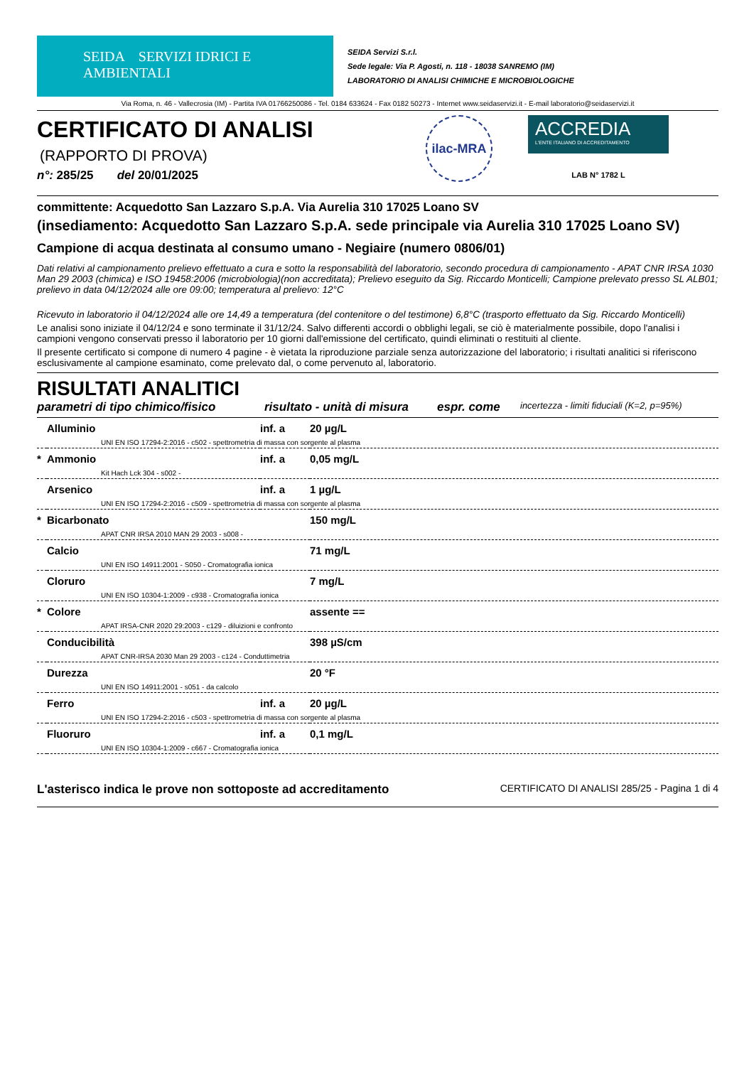SEIDA SERVIZI IDRICI E AMBIENTALI
SEIDA Servizi S.r.l.
Sede legale: Via P. Agosti, n. 118 - 18038 SANREMO (IM)
LABORATORIO DI ANALISI CHIMICHE E MICROBIOLOGICHE
Via Roma, n. 46 - Vallecrosia (IM) - Partita IVA 01766250086 - Tel. 0184 633624 - Fax 0182 50273 - Internet www.seidaservizi.it - E-mail laboratorio@seidaservizi.it
CERTIFICATO DI ANALISI
(RAPPORTO DI PROVA)
n°: 285/25 del 20/01/2025
ilac-MRA
ACCREDIA
L'ENTE ITALIANO DI ACCREDITAMENTO
LAB N° 1782 L
committente: Acquedotto San Lazzaro S.p.A. Via Aurelia 310 17025 Loano SV
(insediamento: Acquedotto San Lazzaro S.p.A. sede principale via Aurelia 310 17025 Loano SV)
Campione di acqua destinata al consumo umano - Negiaire (numero 0806/01)
Dati relativi al campionamento prelievo effettuato a cura e sotto la responsabilità del laboratorio, secondo procedura di campionamento - APAT CNR IRSA 1030 Man 29 2003 (chimica) e ISO 19458:2006 (microbiologia)(non accreditata); Prelievo eseguito da Sig. Riccardo Monticelli; Campione prelevato presso SL ALB01; prelievo in data 04/12/2024 alle ore 09:00; temperatura al prelievo: 12°C
Ricevuto in laboratorio il 04/12/2024 alle ore 14,49 a temperatura (del contenitore o del testimone) 6,8°C (trasporto effettuato da Sig. Riccardo Monticelli)
Le analisi sono iniziate il 04/12/24 e sono terminate il 31/12/24. Salvo differenti accordi o obblighi legali, se ciò è materialmente possibile, dopo l'analisi i campioni vengono conservati presso il laboratorio per 10 giorni dall'emissione del certificato, quindi eliminati o restituiti al cliente.
Il presente certificato si compone di numero 4 pagine - è vietata la riproduzione parziale senza autorizzazione del laboratorio; i risultati analitici si riferiscono esclusivamente al campione esaminato, come prelevato dal, o come pervenuto al, laboratorio.
RISULTATI ANALITICI
parametri di tipo chimico/fisico risultato - unità di misura espr. come incertezza - limiti fiduciali (K=2, p=95%)
| | Alluminio | inf. a | 20 µg/L |
| UNI EN ISO 17294-2:2016 - c502 - spettrometria di massa con sorgente al plasma | | | |
| * | Ammonio | inf. a | 0,05 mg/L |
| Kit Hach Lck 304 - s002 - | | | |
| | Arsenico | inf. a | 1 µg/L |
| UNI EN ISO 17294-2:2016 - c509 - spettrometria di massa con sorgente al plasma | | | |
| * | Bicarbonato | | 150 mg/L |
| APAT CNR IRSA 2010 MAN 29 2003 - s008 - | | | |
| | Calcio | | 71 mg/L |
| UNI EN ISO 14911:2001 - S050 - Cromatografia ionica | | | |
| | Cloruro | | 7 mg/L |
| UNI EN ISO 10304-1:2009 - c938 - Cromatografia ionica | | | |
| * | Colore | | assente == |
| APAT IRSA-CNR 2020 29:2003 - c129 - diluizioni e confronto | | | |
| | Conducibilità | | 398 µS/cm |
| APAT CNR-IRSA 2030 Man 29 2003 - c124 - Conduttimetria | | | |
| | Durezza | | 20 °F |
| UNI EN ISO 14911:2001 - s051 - da calcolo | | | |
| | Ferro | inf. a | 20 µg/L |
| UNI EN ISO 17294-2:2016 - c503 - spettrometria di massa con sorgente al plasma | | | |
| | Fluoruro | inf. a | 0,1 mg/L |
| UNI EN ISO 10304-1:2009 - c667 - Cromatografia ionica | | | |
L'asterisco indica le prove non sottoposte ad accreditamento CERTIFICATO DI ANALISI 285/25 - Pagina 1 di 4